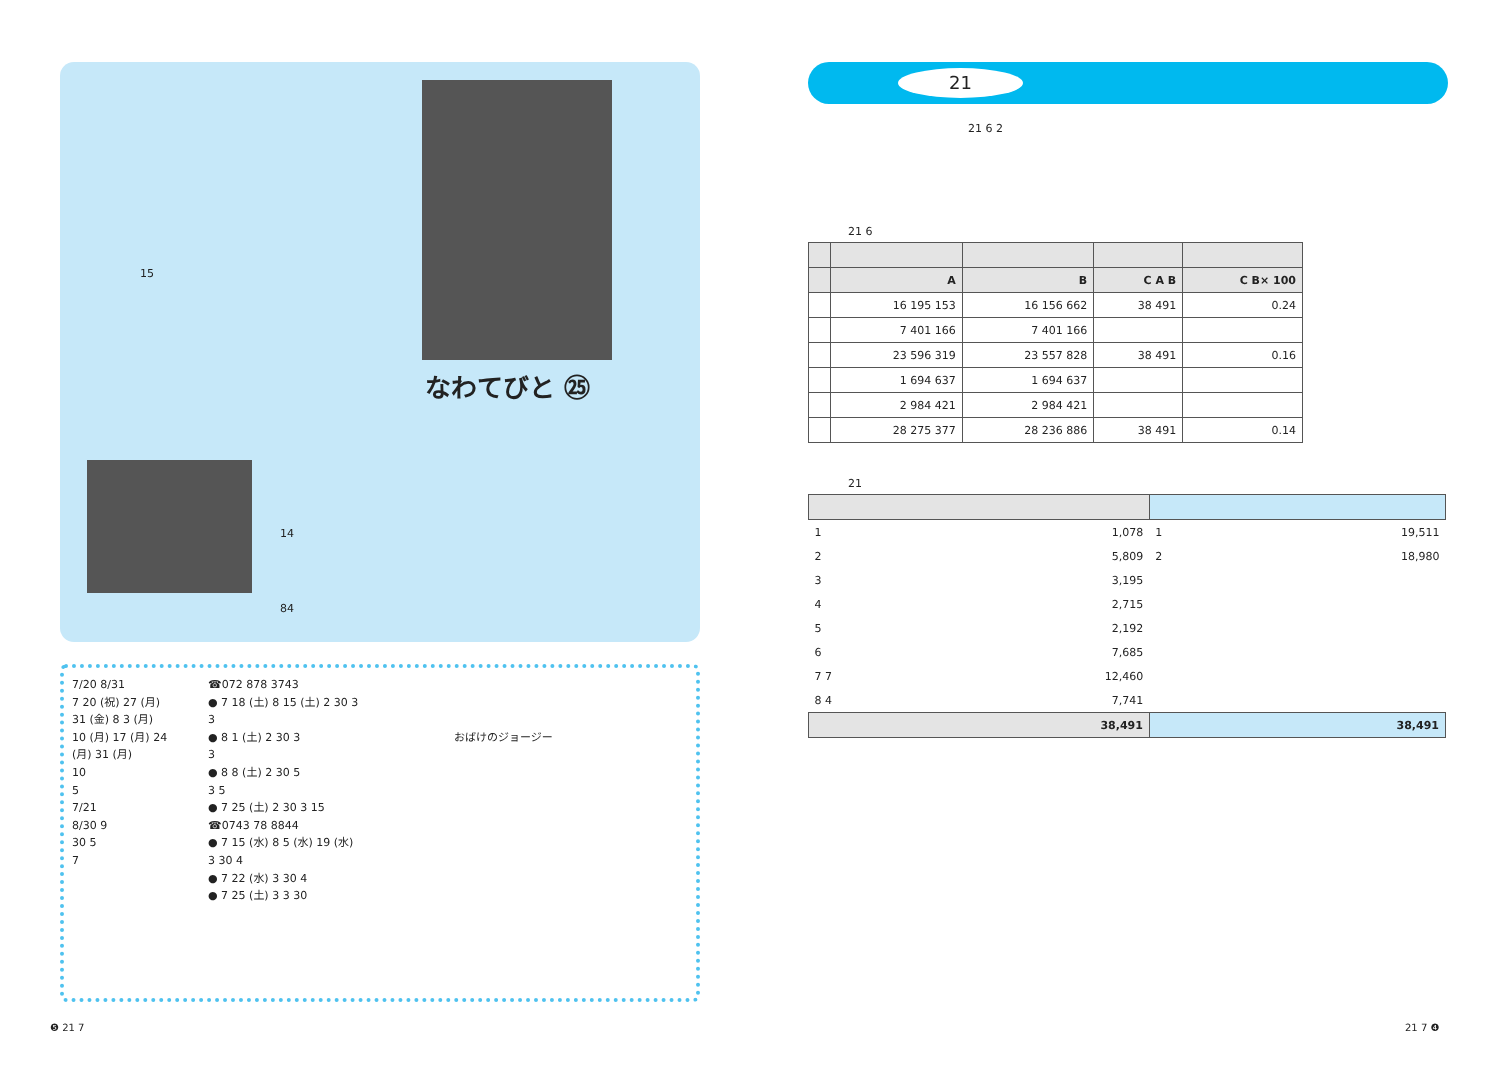なわてびと ㉕
15
14
84
7/20 8/31
7 20 (祝) 27 (月)
31 (金) 8 3 (月)
10 (月) 17 (月) 24
(月) 31 (月)
10
5
7/21
8/30 9
30 5
7
☎072 878 3743
● 7 18 (土) 8 15 (土) 2 30 3
3
● 8 1 (土) 2 30 3
3
● 8 8 (土) 2 30 5
3 5
● 7 25 (土) 2 30 3 15
☎0743 78 8844
● 7 15 (水) 8 5 (水) 19 (水)
3 30 4
● 7 22 (水) 3 30 4
● 7 25 (土) 3 3 30
おばけのジョージー
❺ 21 7
21
21 6 2
21 6
| | A | B | C A B | C B× 100 |
| --- | --- | --- | --- | --- |
| | 16 195 153 | 16 156 662 | 38 491 | 0.24 |
| | 7 401 166 | 7 401 166 | | |
| | 23 596 319 | 23 557 828 | 38 491 | 0.16 |
| | 1 694 637 | 1 694 637 | | |
| | 2 984 421 | 2 984 421 | | |
| | 28 275 377 | 28 236 886 | 38 491 | 0.14 |
21
| 1 | 1,078 | 1 | 19,511 |
| 2 | 5,809 | 2 | 18,980 |
| 3 | 3,195 | | |
| 4 | 2,715 | | |
| 5 | 2,192 | | |
| 6 | 7,685 | | |
| 7 7 | 12,460 | | |
| 8 4 | 7,741 | | |
| 38,491 | | 38,491 | |
21 7 ❹